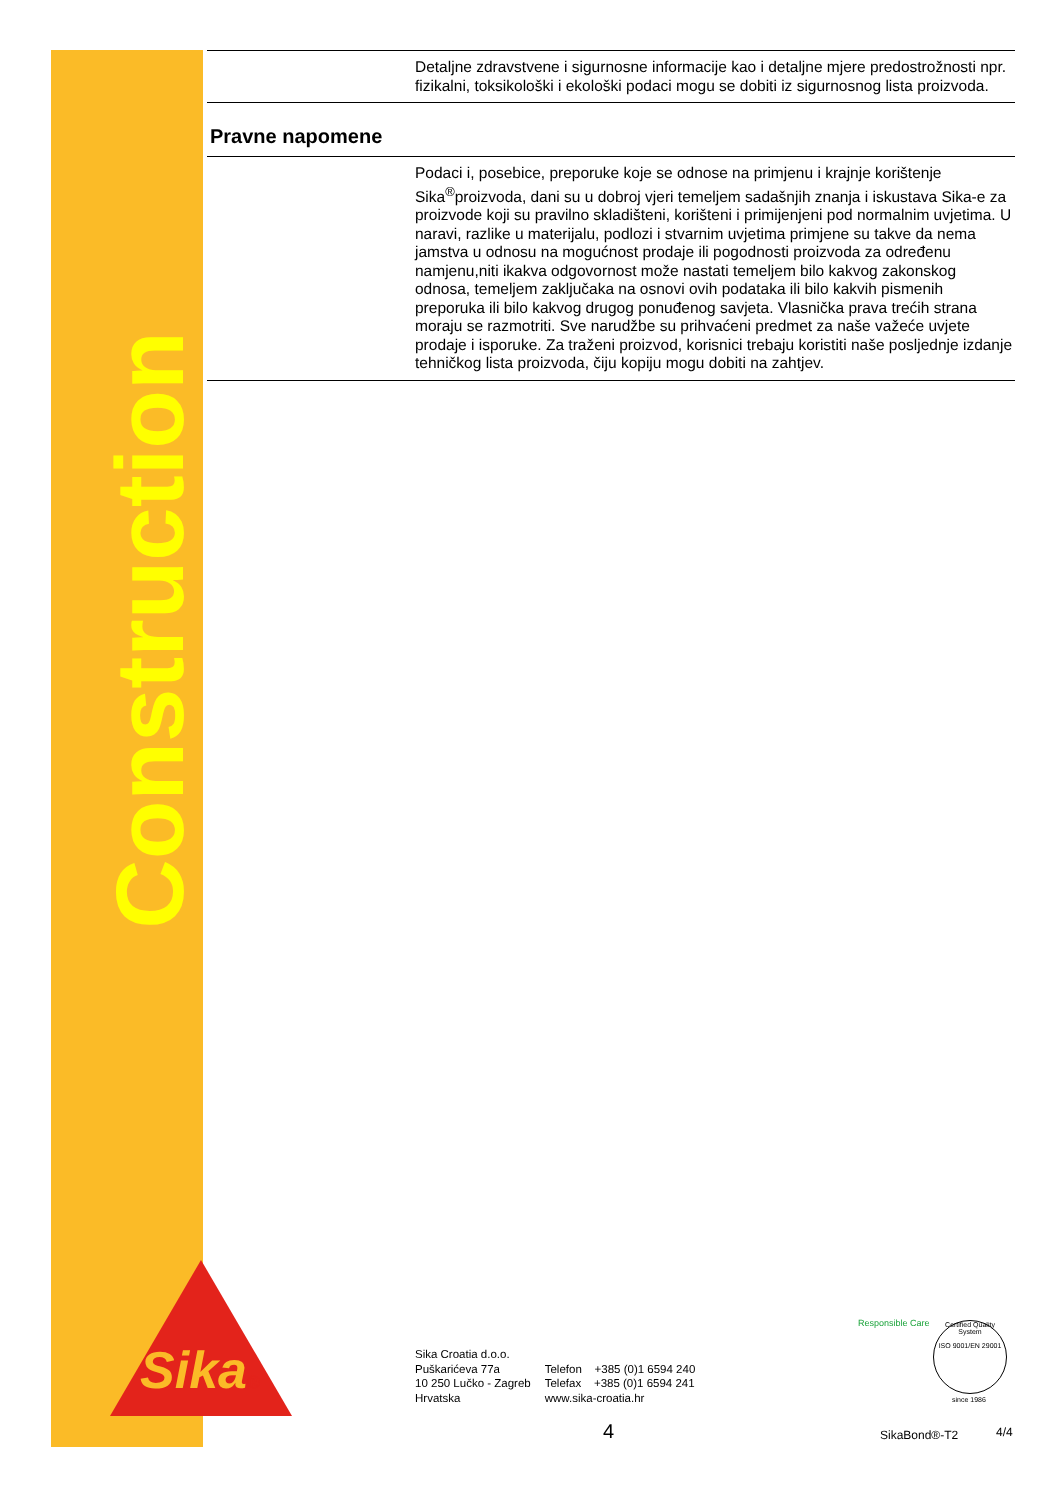Construction
Detaljne zdravstvene i sigurnosne informacije kao i detaljne mjere predostrožnosti npr. fizikalni, toksikološki i ekološki podaci mogu se dobiti iz sigurnosnog lista proizvoda.
Pravne napomene
Podaci i, posebice, preporuke koje se odnose na primjenu i krajnje korištenje Sika<sup>®</sup>proizvoda, dani su u dobroj vjeri temeljem sadašnjih znanja i iskustava Sika-e za proizvode koji su pravilno skladišteni, korišteni i primijenjeni pod normalnim uvjetima. U naravi, razlike u materijalu, podlozi i stvarnim uvjetima primjene su takve da nema jamstva u odnosu na mogućnost prodaje ili pogodnosti proizvoda za određenu namjenu,niti ikakva odgovornost može nastati temeljem bilo kakvog zakonskog odnosa, temeljem zaključaka na osnovi ovih podataka ili bilo kakvih pismenih preporuka ili bilo kakvog drugog ponuđenog savjeta. Vlasnička prava trećih strana moraju se razmotriti. Sve narudžbe su prihvaćeni predmet za naše važeće uvjete prodaje i isporuke. Za traženi proizvod, korisnici trebaju koristiti naše posljednje izdanje tehničkog lista proizvoda, čiju kopiju mogu dobiti na zahtjev.
Sika®
Sika Croatia d.o.o.
Puškarićeva 77a
10 250 Lučko - Zagreb
Hrvatska
Telefon +385 (0)1 6594 240
Telefax +385 (0)1 6594 241
www.sika-croatia.hr
Responsible Care
Certified Quality System
ISO 9001/EN 29001
since 1986
4 SikaBond®-T2 4/4